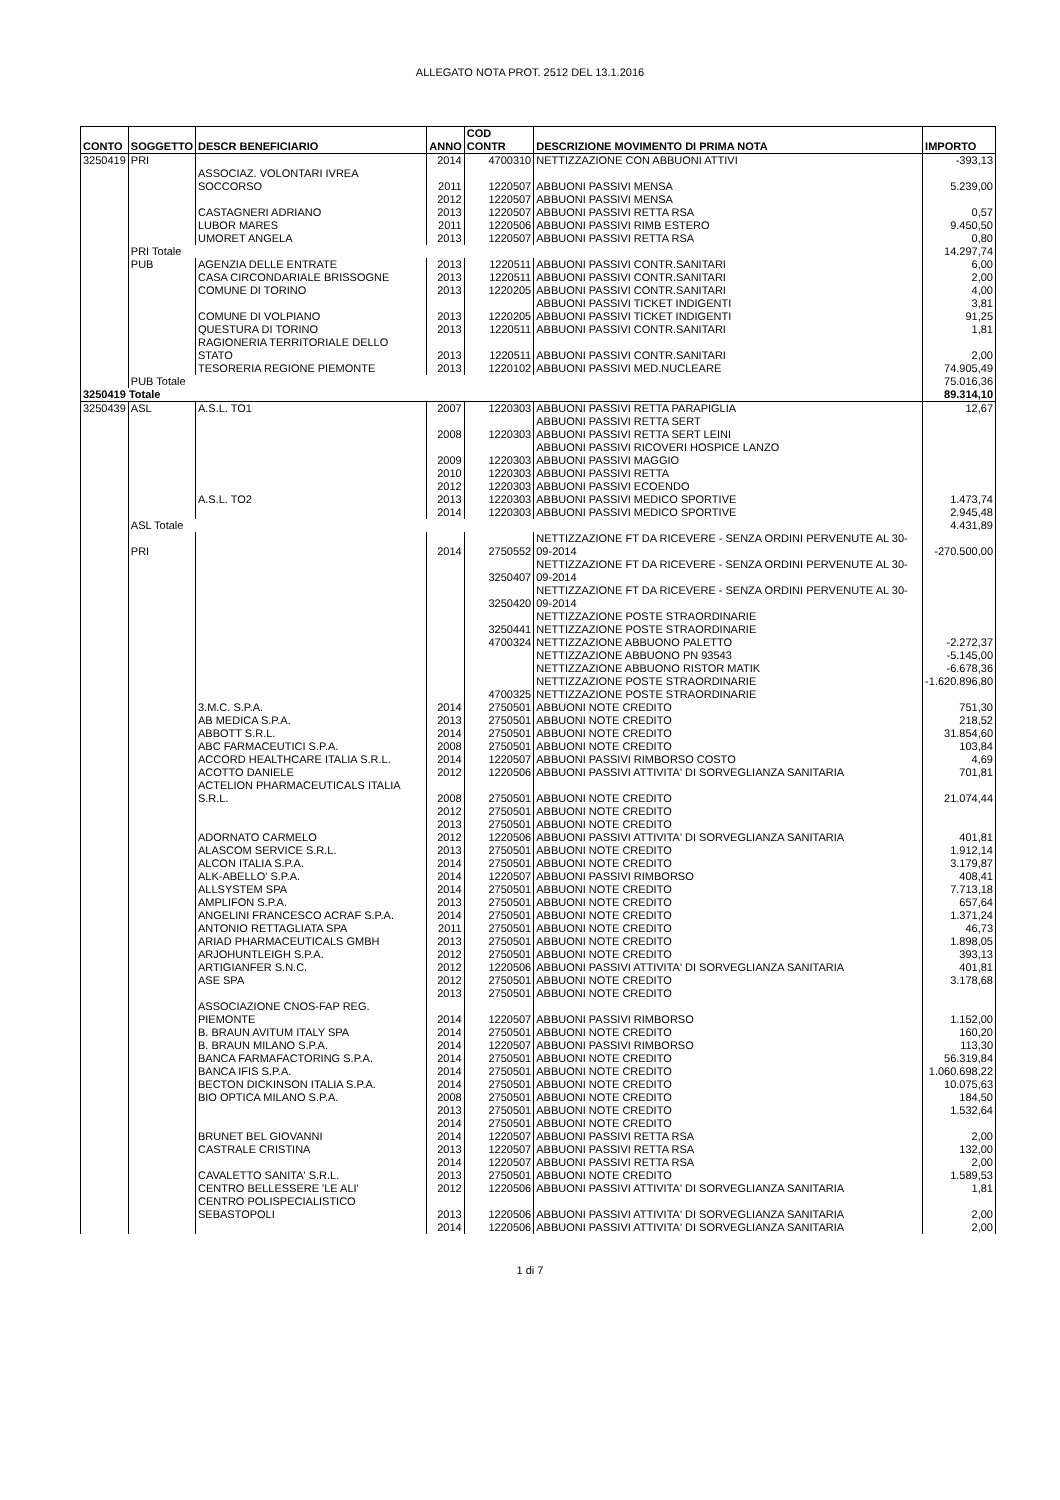ALLEGATO NOTA PROT. 2512 DEL 13.1.2016
| CONTO | SOGGETTO | DESCR BENEFICIARIO | ANNO | COD CONTR | DESCRIZIONE MOVIMENTO DI PRIMA NOTA | IMPORTO |
| --- | --- | --- | --- | --- | --- | --- |
| 3250419 | PRI | | 2014 | 4700310 | NETTIZZAZIONE CON ABBUONI ATTIVI | -393,13 |
| | | ASSOCIAZ. VOLONTARI IVREA SOCCORSO | 2011 | 1220507 | ABBUONI PASSIVI MENSA | 5.239,00 |
| | | | 2012 | 1220507 | ABBUONI PASSIVI MENSA | |
| | | CASTAGNERI ADRIANO | 2013 | 1220507 | ABBUONI PASSIVI RETTA RSA | 0,57 |
| | | LUBOR MARES | 2011 | 1220506 | ABBUONI PASSIVI RIMB ESTERO | 9.450,50 |
| | | UMORET ANGELA | 2013 | 1220507 | ABBUONI PASSIVI RETTA RSA | 0,80 |
| | PRI Totale | | | | | 14.297,74 |
| | PUB | AGENZIA DELLE ENTRATE | 2013 | 1220511 | ABBUONI PASSIVI CONTR.SANITARI | 6,00 |
| | | CASA CIRCONDARIALE BRISSOGNE | 2013 | 1220511 | ABBUONI PASSIVI CONTR.SANITARI | 2,00 |
| | | COMUNE DI TORINO | 2013 | 1220205 | ABBUONI PASSIVI CONTR.SANITARI | 4,00 |
| | | | | | ABBUONI PASSIVI TICKET INDIGENTI | 3,81 |
| | | COMUNE DI VOLPIANO | 2013 | 1220205 | ABBUONI PASSIVI TICKET INDIGENTI | 91,25 |
| | | QUESTURA DI TORINO | 2013 | 1220511 | ABBUONI PASSIVI CONTR.SANITARI | 1,81 |
| | | RAGIONERIA TERRITORIALE DELLO STATO | 2013 | 1220511 | ABBUONI PASSIVI CONTR.SANITARI | 2,00 |
| | | TESORERIA REGIONE PIEMONTE | 2013 | 1220102 | ABBUONI PASSIVI MED.NUCLEARE | 74.905,49 |
| | PUB Totale | | | | | 75.016,36 |
| 3250419 Totale | | | | | | 89.314,10 |
| 3250439 | ASL | A.S.L. TO1 | 2007 | 1220303 | ABBUONI PASSIVI RETTA PARAPIGLIA | 12,67 |
| | | | | | ABBUONI PASSIVI RETTA SERT | |
| | | | 2008 | 1220303 | ABBUONI PASSIVI RETTA SERT LEINI | |
| | | | | | ABBUONI PASSIVI RICOVERI HOSPICE LANZO | |
| | | | 2009 | 1220303 | ABBUONI PASSIVI MAGGIO | |
| | | | 2010 | 1220303 | ABBUONI PASSIVI RETTA | |
| | | | 2012 | 1220303 | ABBUONI PASSIVI ECOENDO | |
| | | A.S.L. TO2 | 2013 | 1220303 | ABBUONI PASSIVI MEDICO SPORTIVE | 1.473,74 |
| | | | 2014 | 1220303 | ABBUONI PASSIVI MEDICO SPORTIVE | 2.945,48 |
| | ASL Totale | | | | | 4.431,89 |
| | PRI | | 2014 | 2750552 | NETTIZZAZIONE FT DA RICEVERE - SENZA ORDINI PERVENUTE AL 30-09-2014 | -270.500,00 |
| | | | | 3250407 | NETTIZZAZIONE FT DA RICEVERE - SENZA ORDINI PERVENUTE AL 30-09-2014 | |
| | | | | 3250420 | NETTIZZAZIONE FT DA RICEVERE - SENZA ORDINI PERVENUTE AL 30-09-2014 | |
| | | | | | NETTIZZAZIONE POSTE STRAORDINARIE | |
| | | | | 3250441 | NETTIZZAZIONE POSTE STRAORDINARIE | |
| | | | | 4700324 | NETTIZZAZIONE ABBUONO PALETTO | -2.272,37 |
| | | | | | NETTIZZAZIONE ABBUONO PN 93543 | -5.145,00 |
| | | | | | NETTIZZAZIONE ABBUONO RISTOR MATIK | -6.678,36 |
| | | | | | NETTIZZAZIONE POSTE STRAORDINARIE | -1.620.896,80 |
| | | | | 4700325 | NETTIZZAZIONE POSTE STRAORDINARIE | |
| | | 3.M.C. S.P.A. | 2014 | 2750501 | ABBUONI NOTE CREDITO | 751,30 |
| | | AB MEDICA S.P.A. | 2013 | 2750501 | ABBUONI NOTE CREDITO | 218,52 |
| | | ABBOTT S.R.L. | 2014 | 2750501 | ABBUONI NOTE CREDITO | 31.854,60 |
| | | ABC FARMACEUTICI S.P.A. | 2008 | 2750501 | ABBUONI NOTE CREDITO | 103,84 |
| | | ACCORD HEALTHCARE ITALIA S.R.L. | 2014 | 1220507 | ABBUONI PASSIVI RIMBORSO COSTO | 4,69 |
| | | ACOTTO DANIELE | 2012 | 1220506 | ABBUONI PASSIVI ATTIVITA' DI SORVEGLIANZA SANITARIA | 701,81 |
| | | ACTELION PHARMACEUTICALS ITALIA S.R.L. | 2008 | 2750501 | ABBUONI NOTE CREDITO | 21.074,44 |
| | | | 2012 | 2750501 | ABBUONI NOTE CREDITO | |
| | | | 2013 | 2750501 | ABBUONI NOTE CREDITO | |
| | | ADORNATO CARMELO | 2012 | 1220506 | ABBUONI PASSIVI ATTIVITA' DI SORVEGLIANZA SANITARIA | 401,81 |
| | | ALASCOM SERVICE S.R.L. | 2013 | 2750501 | ABBUONI NOTE CREDITO | 1.912,14 |
| | | ALCON ITALIA S.P.A. | 2014 | 2750501 | ABBUONI NOTE CREDITO | 3.179,87 |
| | | ALK-ABELLO' S.P.A. | 2014 | 1220507 | ABBUONI PASSIVI RIMBORSO | 408,41 |
| | | ALLSYSTEM SPA | 2014 | 2750501 | ABBUONI NOTE CREDITO | 7.713,18 |
| | | AMPLIFON S.P.A. | 2013 | 2750501 | ABBUONI NOTE CREDITO | 657,64 |
| | | ANGELINI FRANCESCO ACRAF S.P.A. | 2014 | 2750501 | ABBUONI NOTE CREDITO | 1.371,24 |
| | | ANTONIO RETTAGLIATA SPA | 2011 | 2750501 | ABBUONI NOTE CREDITO | 46,73 |
| | | ARIAD PHARMACEUTICALS GMBH | 2013 | 2750501 | ABBUONI NOTE CREDITO | 1.898,05 |
| | | ARJOHUNTLEIGH S.P.A. | 2012 | 2750501 | ABBUONI NOTE CREDITO | 393,13 |
| | | ARTIGIANFER S.N.C. | 2012 | 1220506 | ABBUONI PASSIVI ATTIVITA' DI SORVEGLIANZA SANITARIA | 401,81 |
| | | ASE SPA | 2012 | 2750501 | ABBUONI NOTE CREDITO | 3.178,68 |
| | | | 2013 | 2750501 | ABBUONI NOTE CREDITO | |
| | | ASSOCIAZIONE CNOS-FAP REG. PIEMONTE | 2014 | 1220507 | ABBUONI PASSIVI RIMBORSO | 1.152,00 |
| | | B. BRAUN AVITUM ITALY SPA | 2014 | 2750501 | ABBUONI NOTE CREDITO | 160,20 |
| | | B. BRAUN MILANO S.P.A. | 2014 | 1220507 | ABBUONI PASSIVI RIMBORSO | 113,30 |
| | | BANCA FARMAFACTORING S.P.A. | 2014 | 2750501 | ABBUONI NOTE CREDITO | 56.319,84 |
| | | BANCA IFIS S.P.A. | 2014 | 2750501 | ABBUONI NOTE CREDITO | 1.060.698,22 |
| | | BECTON DICKINSON ITALIA S.P.A. | 2014 | 2750501 | ABBUONI NOTE CREDITO | 10.075,63 |
| | | BIO OPTICA MILANO S.P.A. | 2008 | 2750501 | ABBUONI NOTE CREDITO | 184,50 |
| | | | 2013 | 2750501 | ABBUONI NOTE CREDITO | 1.532,64 |
| | | | 2014 | 2750501 | ABBUONI NOTE CREDITO | |
| | | BRUNET BEL GIOVANNI | 2014 | 1220507 | ABBUONI PASSIVI RETTA RSA | 2,00 |
| | | CASTRALE CRISTINA | 2013 | 1220507 | ABBUONI PASSIVI RETTA RSA | 132,00 |
| | | | 2014 | 1220507 | ABBUONI PASSIVI RETTA RSA | 2,00 |
| | | CAVALETTO SANITA' S.R.L. | 2013 | 2750501 | ABBUONI NOTE CREDITO | 1.589,53 |
| | | CENTRO BELLESSERE 'LE ALI' | 2012 | 1220506 | ABBUONI PASSIVI ATTIVITA' DI SORVEGLIANZA SANITARIA | 1,81 |
| | | CENTRO POLISPECIALISTICO SEBASTOPOLI | 2013 | 1220506 | ABBUONI PASSIVI ATTIVITA' DI SORVEGLIANZA SANITARIA | 2,00 |
| | | | 2014 | 1220506 | ABBUONI PASSIVI ATTIVITA' DI SORVEGLIANZA SANITARIA | 2,00 |
1 di 7